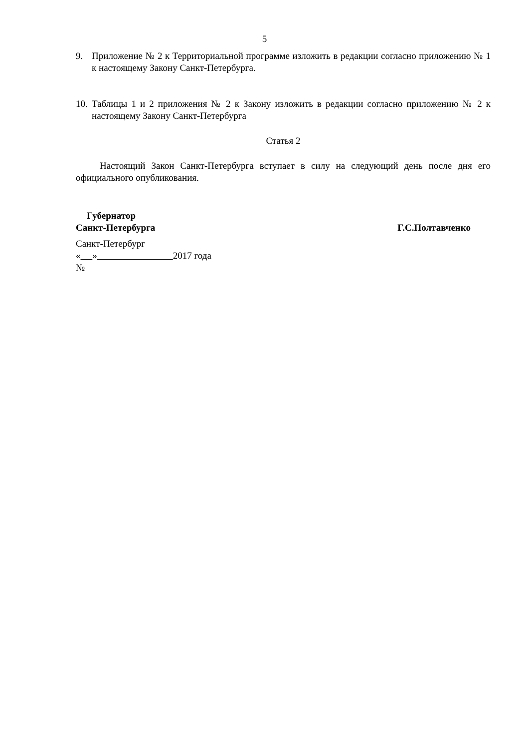5
9. Приложение № 2 к Территориальной программе изложить в редакции согласно приложению № 1 к настоящему Закону Санкт-Петербурга.
10.
Таблицы 1 и 2 приложения № 2 к Закону изложить в редакции согласно приложению № 2 к настоящему Закону Санкт-Петербурга
Статья 2
Настоящий Закон Санкт-Петербурга вступает в силу на следующий день после дня его официального опубликования.
Губернатор
Санкт-Петербурга Г.С.Полтавченко
Санкт-Петербург
« » 2017 года
№